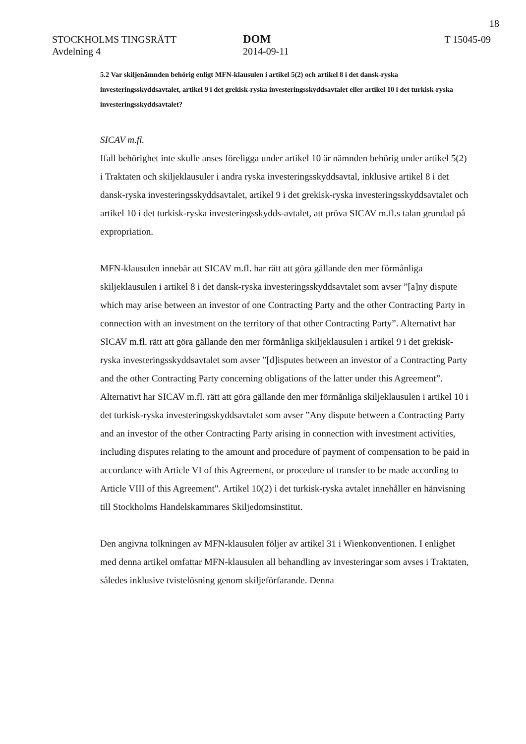18
STOCKHOLMS TINGSRÄTT
Avdelning 4
DOM
2014-09-11
T 15045-09
5.2 Var skiljenämnden behörig enligt MFN-klausulen i artikel 5(2) och artikel 8 i det dansk-ryska investeringsskyddsavtalet, artikel 9 i det grekisk-ryska investeringsskyddsavtalet eller artikel 10 i det turkisk-ryska investeringsskyddsavtalet?
SICAV m.fl.
Ifall behörighet inte skulle anses föreligga under artikel 10 är nämnden behörig under artikel 5(2) i Traktaten och skiljeklausuler i andra ryska investeringsskyddsavtal, inklusive artikel 8 i det dansk-ryska investeringsskyddsavtalet, artikel 9 i det grekisk-ryska investeringsskyddsavtalet och artikel 10 i det turkisk-ryska investeringsskydds-avtalet, att pröva SICAV m.fl.s talan grundad på expropriation.
MFN-klausulen innebär att SICAV m.fl. har rätt att göra gällande den mer förmånliga skiljeklausulen i artikel 8 i det dansk-ryska investeringsskyddsavtalet som avser ”[a]ny dispute which may arise between an investor of one Contracting Party and the other Contracting Party in connection with an investment on the territory of that other Contracting Party”. Alternativt har SICAV m.fl. rätt att göra gällande den mer förmånliga skiljeklausulen i artikel 9 i det grekisk-ryska investeringsskyddsavtalet som avser ”[d]isputes between an investor of a Contracting Party and the other Contracting Party concerning obligations of the latter under this Agreement”. Alternativt har SICAV m.fl. rätt att göra gällande den mer förmånliga skiljeklausulen i artikel 10 i det turkisk-ryska investeringsskyddsavtalet som avser ”Any dispute between a Contracting Party and an investor of the other Contracting Party arising in connection with investment activities, including disputes relating to the amount and procedure of payment of compensation to be paid in accordance with Article VI of this Agreement, or procedure of transfer to be made according to Article VIII of this Agreement". Artikel 10(2) i det turkisk-ryska avtalet innehåller en hänvisning till Stockholms Handelskammares Skiljedomsinstitut.
Den angivna tolkningen av MFN-klausulen följer av artikel 31 i Wienkonventionen. I enlighet med denna artikel omfattar MFN-klausulen all behandling av investeringar som avses i Traktaten, således inklusive tvistelösning genom skiljeförfarande. Denna